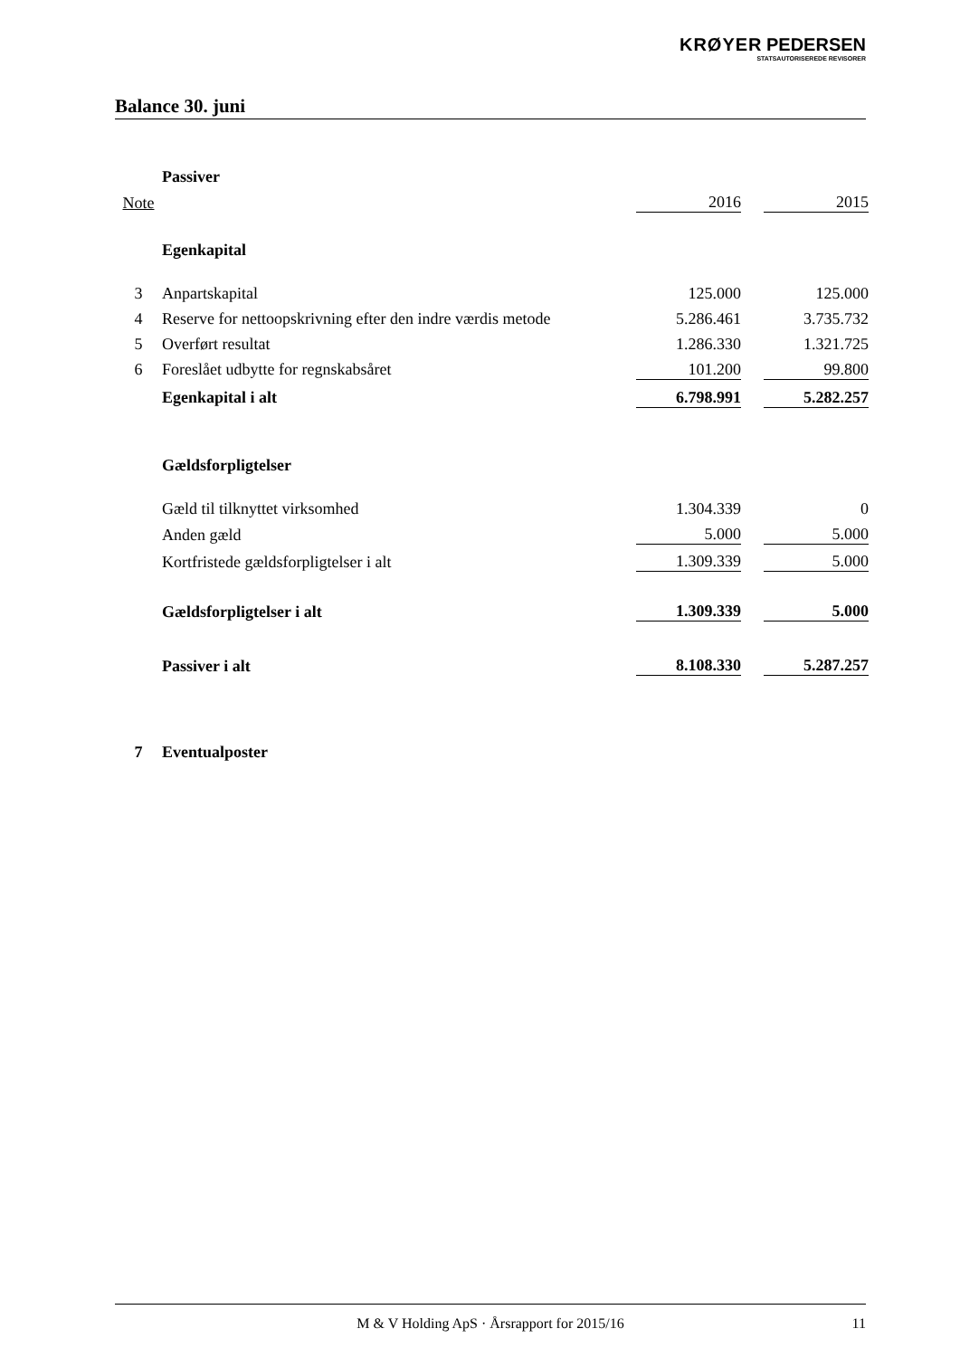KRØYER PEDERSEN
STATSAUTORISEREDE REVISORER
Balance 30. juni
| | Passiver | | | |
| Note | | 2016 | | 2015 |
| | Egenkapital | | | |
| 3 | Anpartskapital | 125.000 | | 125.000 |
| 4 | Reserve for nettoopskrivning efter den indre værdis metode | 5.286.461 | | 3.735.732 |
| 5 | Overført resultat | 1.286.330 | | 1.321.725 |
| 6 | Foreslået udbytte for regnskabsåret | 101.200 | | 99.800 |
| | Egenkapital i alt | 6.798.991 | | 5.282.257 |
| | Gældsforpligtelser | | | |
| | Gæld til tilknyttet virksomhed | 1.304.339 | | 0 |
| | Anden gæld | 5.000 | | 5.000 |
| | Kortfristede gældsforpligtelser i alt | 1.309.339 | | 5.000 |
| | Gældsforpligtelser i alt | 1.309.339 | | 5.000 |
| | Passiver i alt | 8.108.330 | | 5.287.257 |
| 7 | Eventualposter | | | |
M & V Holding ApS · Årsrapport for 2015/16 11